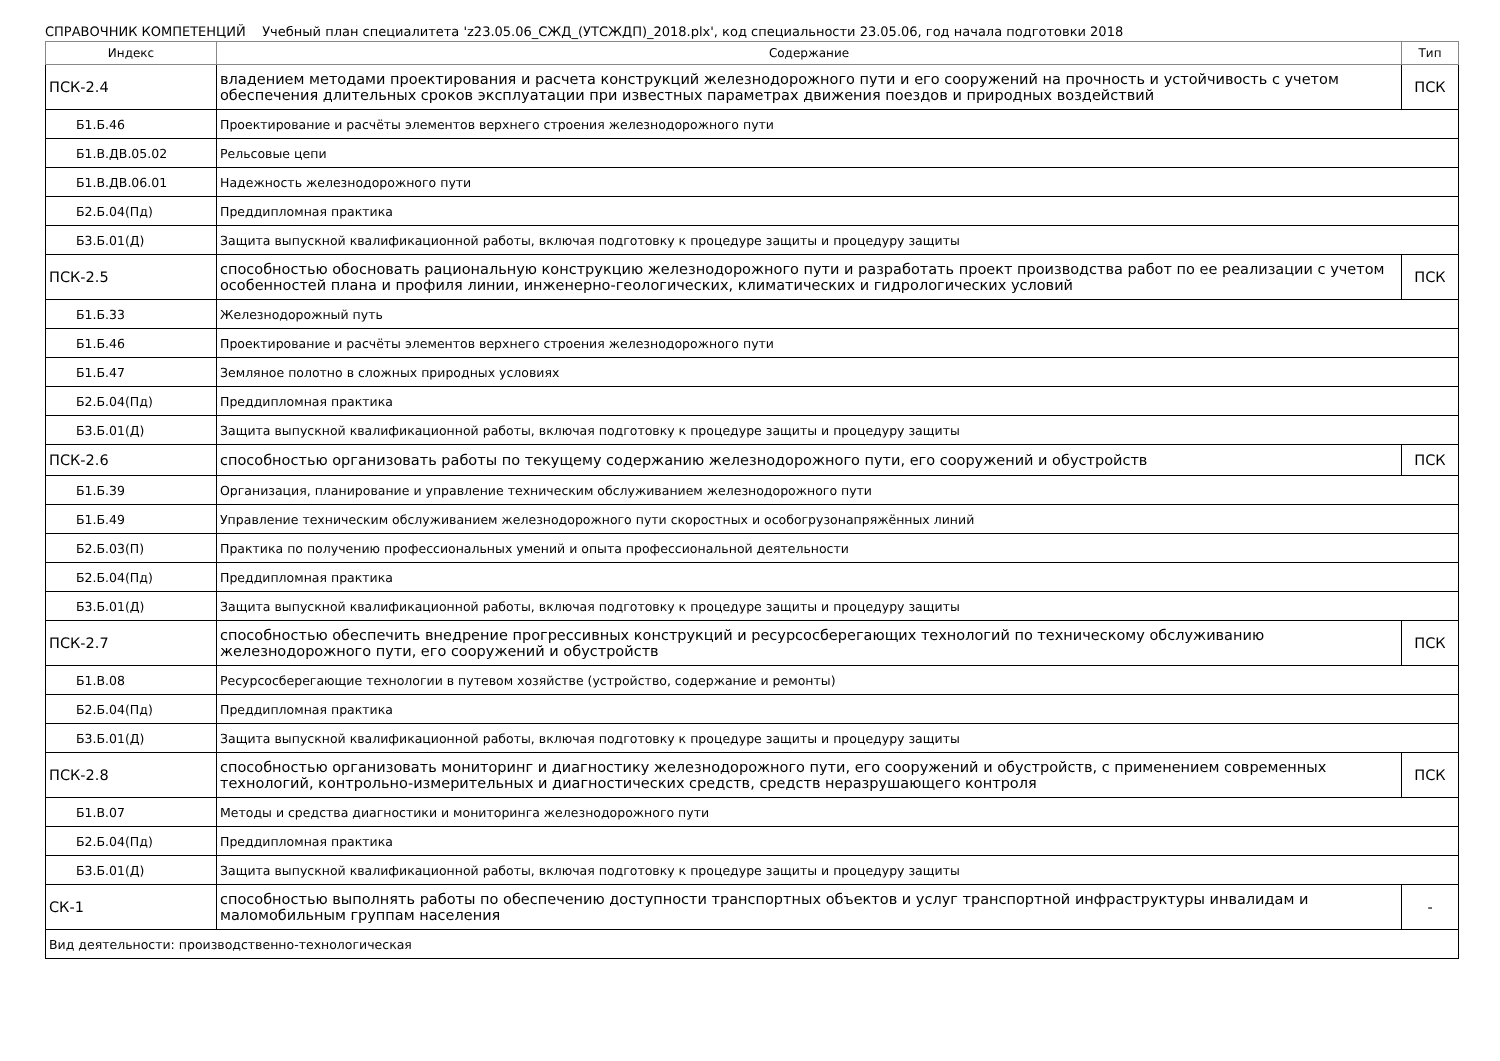СПРАВОЧНИК КОМПЕТЕНЦИЙ Учебный план специалитета 'z23.05.06_СЖД_(УТСЖДП)_2018.plx', код специальности 23.05.06, год начала подготовки 2018
| Индекс | Содержание | Тип |
| --- | --- | --- |
| ПСК-2.4 | владением методами проектирования и расчета конструкций железнодорожного пути и его сооружений на прочность и устойчивость с учетом обеспечения длительных сроков эксплуатации при известных параметрах движения поездов и природных воздействий | ПСК |
| Б1.Б.46 | Проектирование и расчёты элементов верхнего строения железнодорожного пути | |
| Б1.В.ДВ.05.02 | Рельсовые цепи | |
| Б1.В.ДВ.06.01 | Надежность железнодорожного пути | |
| Б2.Б.04(Пд) | Преддипломная практика | |
| Б3.Б.01(Д) | Защита выпускной квалификационной работы, включая подготовку к процедуре защиты и процедуру защиты | |
| ПСК-2.5 | способностью обосновать рациональную конструкцию железнодорожного пути и разработать проект производства работ по ее реализации с учетом особенностей плана и профиля линии, инженерно-геологических, климатических и гидрологических условий | ПСК |
| Б1.Б.33 | Железнодорожный путь | |
| Б1.Б.46 | Проектирование и расчёты элементов верхнего строения железнодорожного пути | |
| Б1.Б.47 | Земляное полотно в сложных природных условиях | |
| Б2.Б.04(Пд) | Преддипломная практика | |
| Б3.Б.01(Д) | Защита выпускной квалификационной работы, включая подготовку к процедуре защиты и процедуру защиты | |
| ПСК-2.6 | способностью организовать работы по текущему содержанию железнодорожного пути, его сооружений и обустройств | ПСК |
| Б1.Б.39 | Организация, планирование и управление техническим обслуживанием железнодорожного пути | |
| Б1.Б.49 | Управление техническим обслуживанием железнодорожного пути скоростных и особогрузонапряжённых линий | |
| Б2.Б.03(П) | Практика по получению профессиональных умений и опыта профессиональной деятельности | |
| Б2.Б.04(Пд) | Преддипломная практика | |
| Б3.Б.01(Д) | Защита выпускной квалификационной работы, включая подготовку к процедуре защиты и процедуру защиты | |
| ПСК-2.7 | способностью обеспечить внедрение прогрессивных конструкций и ресурсосберегающих технологий по техническому обслуживанию железнодорожного пути, его сооружений и обустройств | ПСК |
| Б1.В.08 | Ресурсосберегающие технологии в путевом хозяйстве (устройство, содержание и ремонты) | |
| Б2.Б.04(Пд) | Преддипломная практика | |
| Б3.Б.01(Д) | Защита выпускной квалификационной работы, включая подготовку к процедуре защиты и процедуру защиты | |
| ПСК-2.8 | способностью организовать мониторинг и диагностику железнодорожного пути, его сооружений и обустройств, с применением современных технологий, контрольно-измерительных и диагностических средств, средств неразрушающего контроля | ПСК |
| Б1.В.07 | Методы и средства диагностики и мониторинга железнодорожного пути | |
| Б2.Б.04(Пд) | Преддипломная практика | |
| Б3.Б.01(Д) | Защита выпускной квалификационной работы, включая подготовку к процедуре защиты и процедуру защиты | |
| СК-1 | способностью выполнять работы по обеспечению доступности транспортных объектов и услуг транспортной инфраструктуры инвалидам и маломобильным группам населения | - |
| Вид деятельности: производственно-технологическая | | |